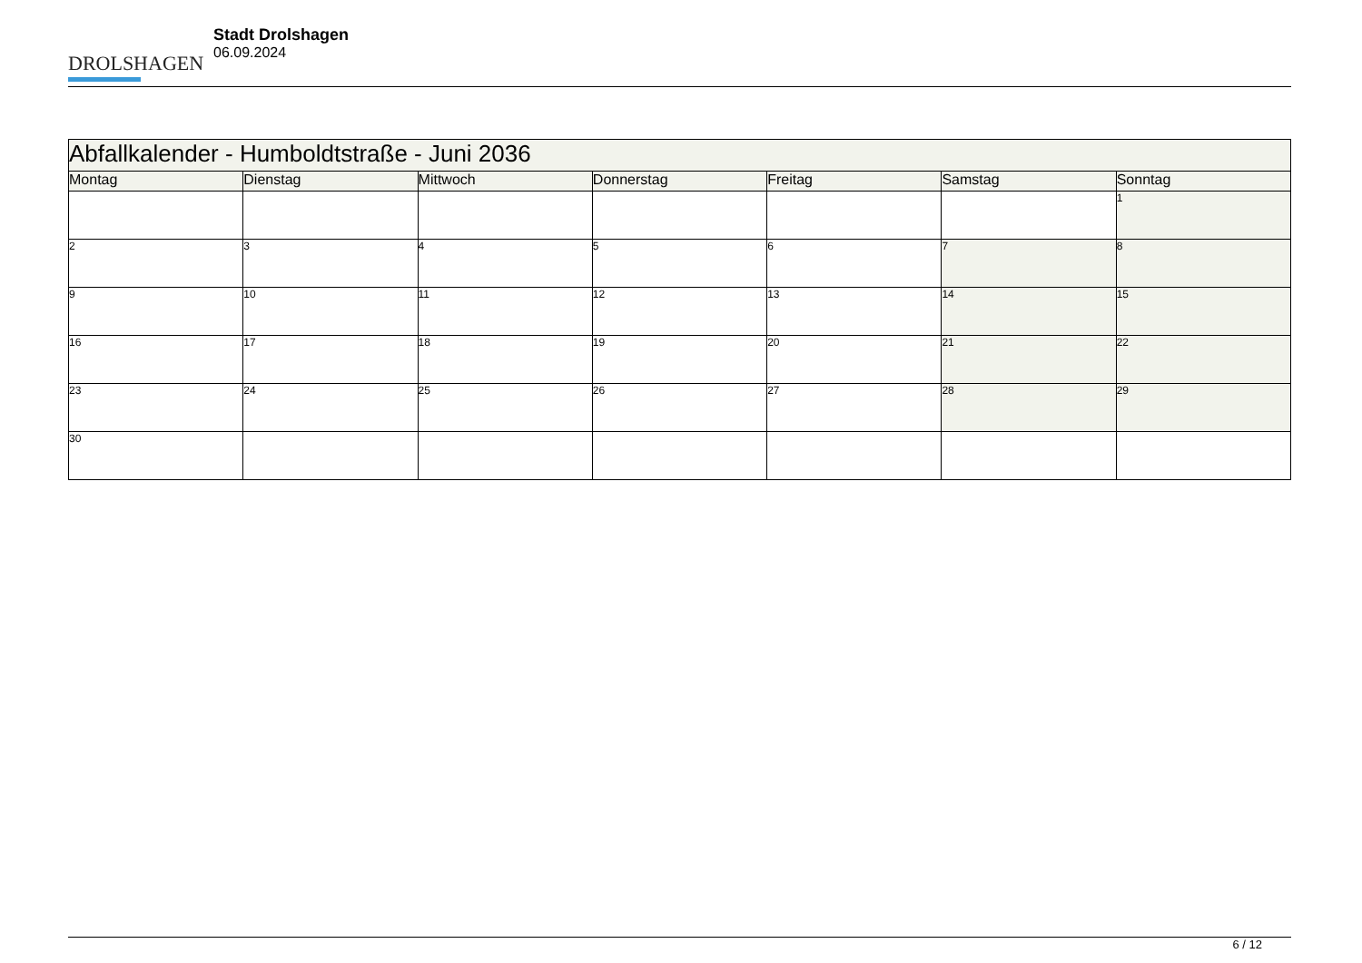DROLSHAGEN
Stadt Drolshagen
06.09.2024
| Abfallkalender - Humboldtstraße - Juni 2036 | | | | | | |
| --- | --- | --- | --- | --- | --- | --- |
| Montag | Dienstag | Mittwoch | Donnerstag | Freitag | Samstag | Sonntag |
| | | | | | | 1 |
| 2 | 3 | 4 | 5 | 6 | 7 | 8 |
| 9 | 10 | 11 | 12 | 13 | 14 | 15 |
| 16 | 17 | 18 | 19 | 20 | 21 | 22 |
| 23 | 24 | 25 | 26 | 27 | 28 | 29 |
| 30 | | | | | | |
6 / 12